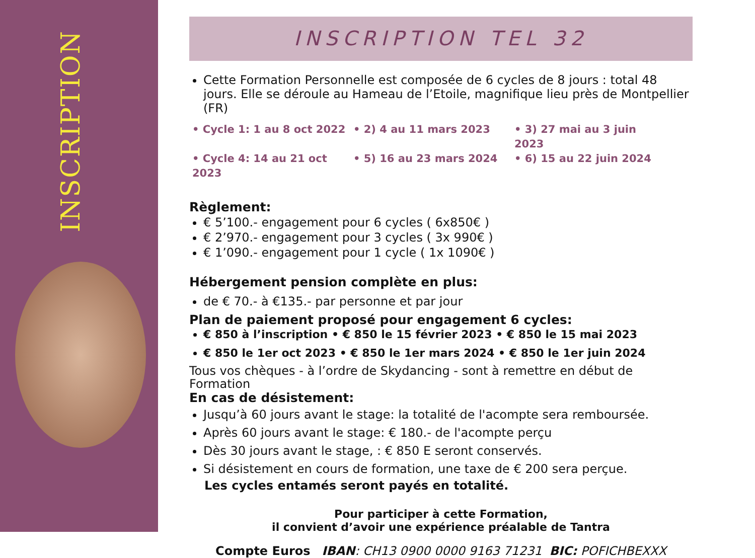INSCRIPTION
INSCRIPTION TEL 32
Cette Formation Personnelle est composée de 6 cycles de 8 jours : total 48 jours. Elle se déroule au Hameau de l’Etoile, magnifique lieu près de Montpellier (FR)
• Cycle 1: 1 au 8 oct 2022 • 2) 4 au 11 mars 2023 • 3) 27 mai au 3 juin 2023 • Cycle 4: 14 au 21 oct 2023 • 5) 16 au 23 mars 2024 • 6) 15 au 22 juin 2024
Règlement:
€ 5’100.- engagement pour 6 cycles ( 6x850€ )
€ 2’970.- engagement pour 3 cycles ( 3x 990€ )
€ 1’090.- engagement pour 1 cycle ( 1x 1090€ )
Hébergement pension complète en plus:
de € 70.- à €135.- par personne et par jour
Plan de paiement proposé pour engagement 6 cycles:
€ 850 à l’inscription • € 850 le 15 février 2023 • € 850 le 15 mai 2023
€ 850 le 1er oct 2023 • € 850 le 1er mars 2024 • € 850 le 1er juin 2024
Tous vos chèques - à l’ordre de Skydancing - sont à remettre en début de Formation
En cas de désistement:
Jusqu’à 60 jours avant le stage: la totalité de l'acompte sera remboursée.
Après 60 jours avant le stage: € 180.- de l'acompte perçu
Dès 30 jours avant le stage, : € 850 E seront conservés.
Si désistement en cours de formation, une taxe de € 200 sera perçue.
Les cycles entamés seront payés en totalité.
Pour participer à cette Formation,
il convient d’avoir une expérience préalable de Tantra
Compte Euros IBAN: CH13 0900 0000 9163 71231 BIC: POFICHBEXXX